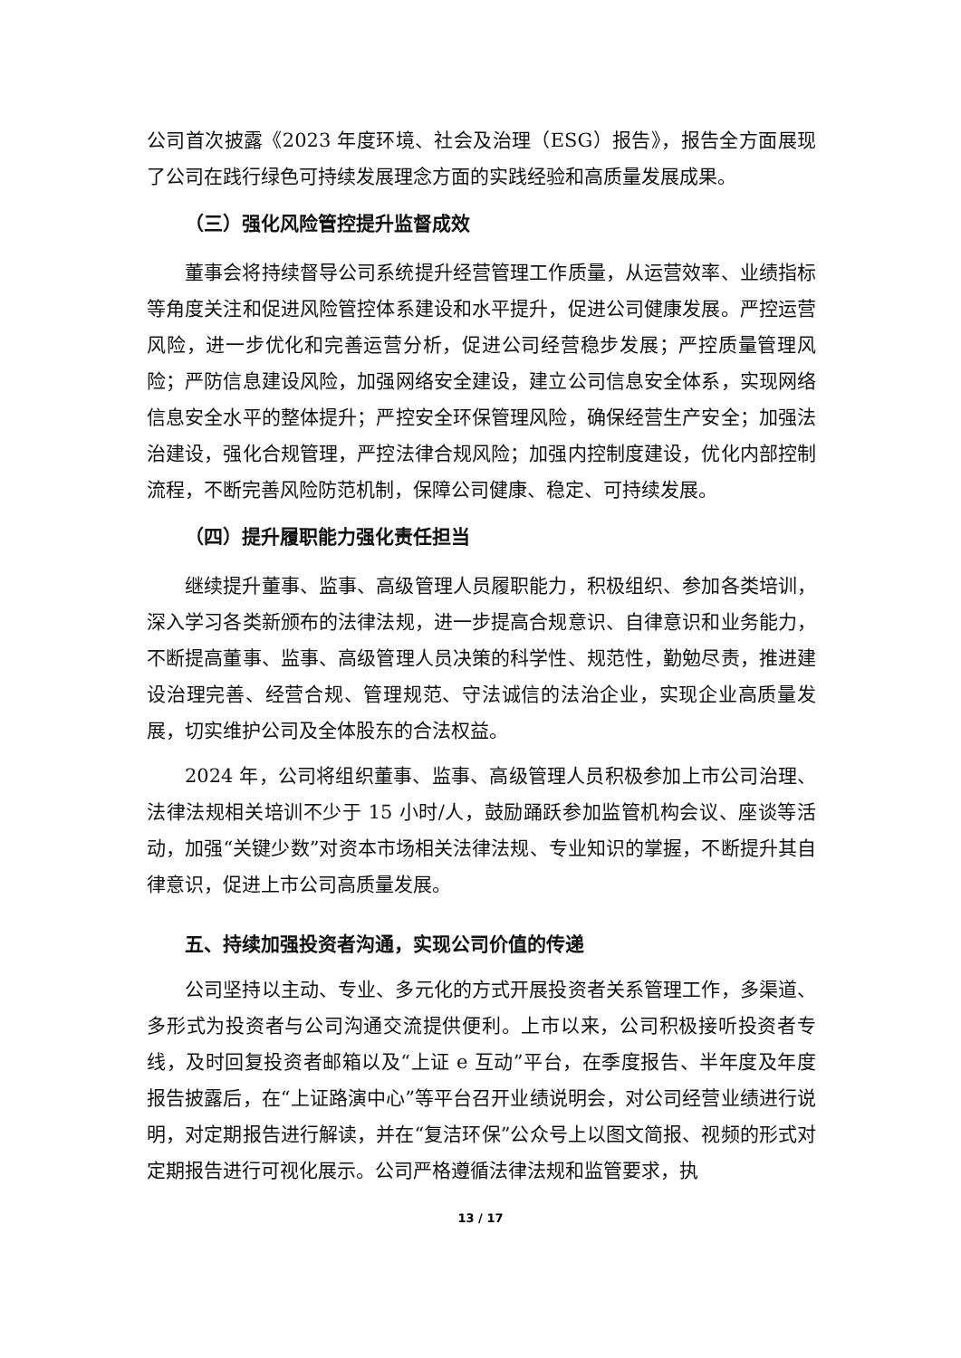公司首次披露《2023 年度环境、社会及治理（ESG）报告》，报告全方面展现了公司在践行绿色可持续发展理念方面的实践经验和高质量发展成果。
（三）强化风险管控提升监督成效
董事会将持续督导公司系统提升经营管理工作质量，从运营效率、业绩指标等角度关注和促进风险管控体系建设和水平提升，促进公司健康发展。严控运营风险，进一步优化和完善运营分析，促进公司经营稳步发展；严控质量管理风险；严防信息建设风险，加强网络安全建设，建立公司信息安全体系，实现网络信息安全水平的整体提升；严控安全环保管理风险，确保经营生产安全；加强法治建设，强化合规管理，严控法律合规风险；加强内控制度建设，优化内部控制流程，不断完善风险防范机制，保障公司健康、稳定、可持续发展。
（四）提升履职能力强化责任担当
继续提升董事、监事、高级管理人员履职能力，积极组织、参加各类培训，深入学习各类新颁布的法律法规，进一步提高合规意识、自律意识和业务能力，不断提高董事、监事、高级管理人员决策的科学性、规范性，勤勉尽责，推进建设治理完善、经营合规、管理规范、守法诚信的法治企业，实现企业高质量发展，切实维护公司及全体股东的合法权益。
2024 年，公司将组织董事、监事、高级管理人员积极参加上市公司治理、法律法规相关培训不少于 15 小时/人，鼓励踊跃参加监管机构会议、座谈等活动，加强“关键少数”对资本市场相关法律法规、专业知识的掌握，不断提升其自律意识，促进上市公司高质量发展。
五、持续加强投资者沟通，实现公司价值的传递
公司坚持以主动、专业、多元化的方式开展投资者关系管理工作，多渠道、多形式为投资者与公司沟通交流提供便利。上市以来，公司积极接听投资者专线，及时回复投资者邮箱以及“上证 e 互动”平台，在季度报告、半年度及年度报告披露后，在“上证路演中心”等平台召开业绩说明会，对公司经营业绩进行说明，对定期报告进行解读，并在“复洁环保”公众号上以图文简报、视频的形式对定期报告进行可视化展示。公司严格遵循法律法规和监管要求，执
13 / 17